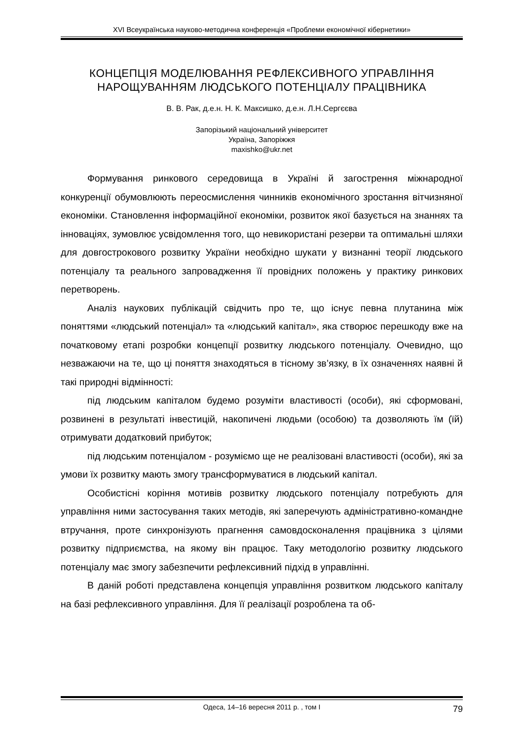XVI Всеукраїнська науково-методична конференція «Проблеми економічної кібернетики»
КОНЦЕПЦІЯ МОДЕЛЮВАННЯ РЕФЛЕКСИВНОГО УПРАВЛІННЯ НАРОЩУВАННЯМ ЛЮДСЬКОГО ПОТЕНЦІАЛУ ПРАЦІВНИКА
В. В. Рак, д.е.н. Н. К. Максишко, д.е.н. Л.Н.Сергєєва
Запорізький національний університет
Україна, Запоріжжя
maxishko@ukr.net
Формування ринкового середовища в Україні й загострення міжнародної конкуренції обумовлюють переосмислення чинників економічного зростання вітчизняної економіки. Становлення інформаційної економіки, розвиток якої базується на знаннях та інноваціях, зумовлює усвідомлення того, що невикористані резерви та оптимальні шляхи для довгострокового розвитку України необхідно шукати у визнанні теорії людського потенціалу та реального запровадження її провідних положень у практику ринкових перетворень.
Аналіз наукових публікацій свідчить про те, що існує певна плутанина між поняттями «людський потенціал» та «людський капітал», яка створює перешкоду вже на початковому етапі розробки концепції розвитку людського потенціалу. Очевидно, що незважаючи на те, що ці поняття знаходяться в тісному зв’язку, в їх означеннях наявні й такі природні відмінності:
під людським капіталом будемо розуміти властивості (особи), які сформовані, розвинені в результаті інвестицій, накопичені людьми (особою) та дозволяють їм (їй) отримувати додатковий прибуток;
під людським потенціалом - розуміємо ще не реалізовані властивості (особи), які за умови їх розвитку мають змогу трансформуватися в людський капітал.
Особистісні коріння мотивів розвитку людського потенціалу потребують для управління ними застосування таких методів, які заперечують адміністративно-командне втручання, проте синхронізують прагнення самовдосконалення працівника з цілями розвитку підприємства, на якому він працює. Таку методологію розвитку людського потенціалу має змогу забезпечити рефлексивний підхід в управлінні.
В даній роботі представлена концепція управління розвитком людського капіталу на базі рефлексивного управління. Для її реалізації розроблена та об-
Одеса, 14–16 вересня 2011 р. , том I 79